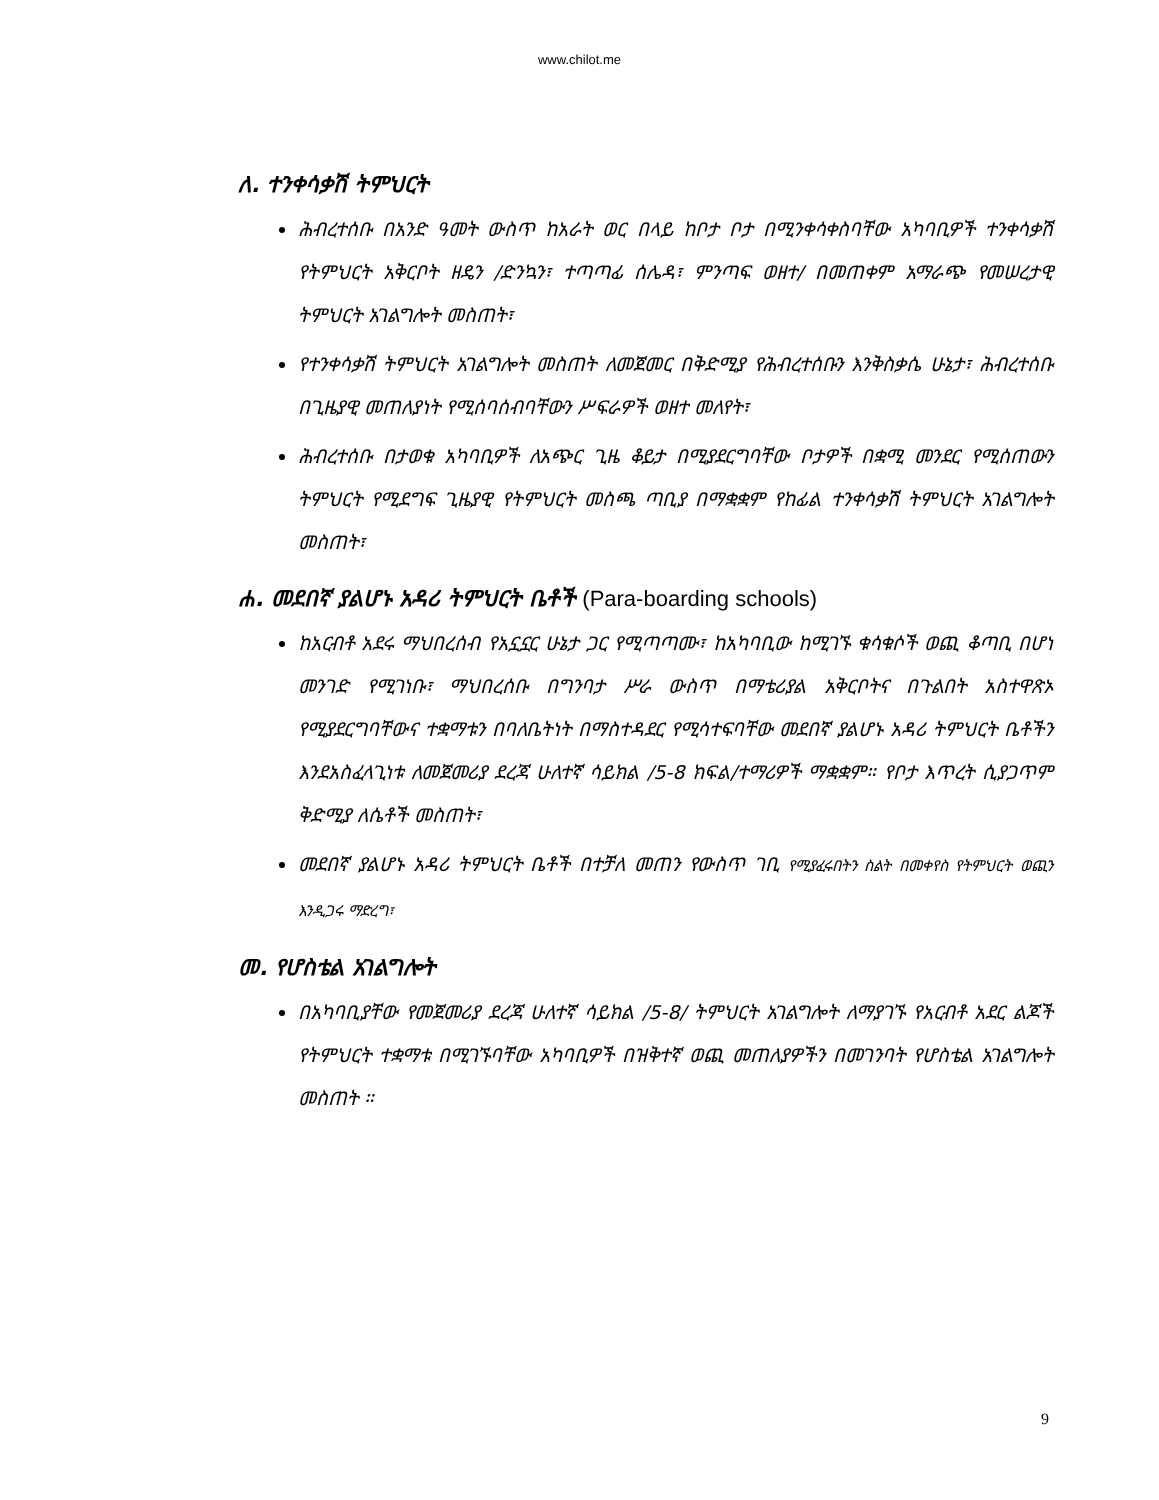www.chilot.me
ለ. ተንቀሳቃሽ ትምህርት
ሕብረተሰቡ በአንድ ዓመት ውስጥ ከአራት ወር በላይ ከቦታ ቦታ በሚንቀሳቀስባቸው አካባቢዎች ተንቀሳቃሽ የትምህርት አቅርቦት ዘዴን /ድንኳን፣ ተጣጣፊ ሰሌዳ፣ ምንጣፍ ወዘተ/ በመጠቀም አማራጭ የመሠረታዊ ትምህርት አገልግሎት መስጠት፣
የተንቀሳቃሽ ትምህርት አገልግሎት መስጠት ለመጀመር በቅድሚያ የሕብረተሰቡን እንቅስቃሴ ሁኔታ፣ ሕብረተሰቡ በጊዜያዊ መጠለያነት የሚሰባሰብባቸውን ሥፍራዎች ወዘተ መለየት፣
ሕብረተሰቡ በታወቁ አካባቢዎች ለአጭር ጊዜ ቆይታ በሚያደርግባቸው ቦታዎች በቋሚ መንደር የሚሰጠውን ትምህርት የሚደግፍ ጊዜያዊ የትምህርት መስጫ ጣቢያ በማቋቋም የከፊል ተንቀሳቃሽ ትምህርት አገልግሎት መስጠት፣
ሐ. መደበኛ ያልሆኑ አዳሪ ትምህርት ቤቶች (Para-boarding schools)
ከአርብቶ አደሩ ማህበረሰብ የአኗኗር ሁኔታ ጋር የሚጣጣሙ፣ ከአካባቢው ከሚገኙ ቁሳቁሶች ወጪ ቆጣቢ በሆነ መንገድ የሚገነቡ፣ ማህበረሰቡ በግንባታ ሥራ ውስጥ በማቴሪያል አቅርቦትና በጉልበት አስተዋጽኦ የሚያደርግባቸውና ተቋማቱን በባለቤትነት በማስተዳደር የሚሳተፍባቸው መደበኛ ያልሆኑ አዳሪ ትምህርት ቤቶችን እንደአስፈላጊነቱ ለመጀመሪያ ደረጃ ሁለተኛ ሳይክል /5-8 ክፍል/ተማሪዎች ማቋቋም። የቦታ እጥረት ሲያጋጥም ቅድሚያ ለሴቶች መስጠት፣
መደበኛ ያልሆኑ አዳሪ ትምህርት ቤቶች በተቻለ መጠን የውስጥ ገቢ የሚያፈሩበትን ስልት በመቀየስ የትምህርት ወጪን እንዲጋሩ ማድረግ፣
መ. የሆስቴል አገልግሎት
በአካባቢያቸው የመጀመሪያ ደረጃ ሁለተኛ ሳይክል /5-8/ ትምህርት አገልግሎት ለማያገኙ የአርብቶ አደር ልጆች የትምህርት ተቋማቱ በሚገኙባቸው አካባቢዎች በዝቅተኛ ወጪ መጠለያዎችን በመገንባት የሆስቴል አገልግሎት መስጠት ።
9